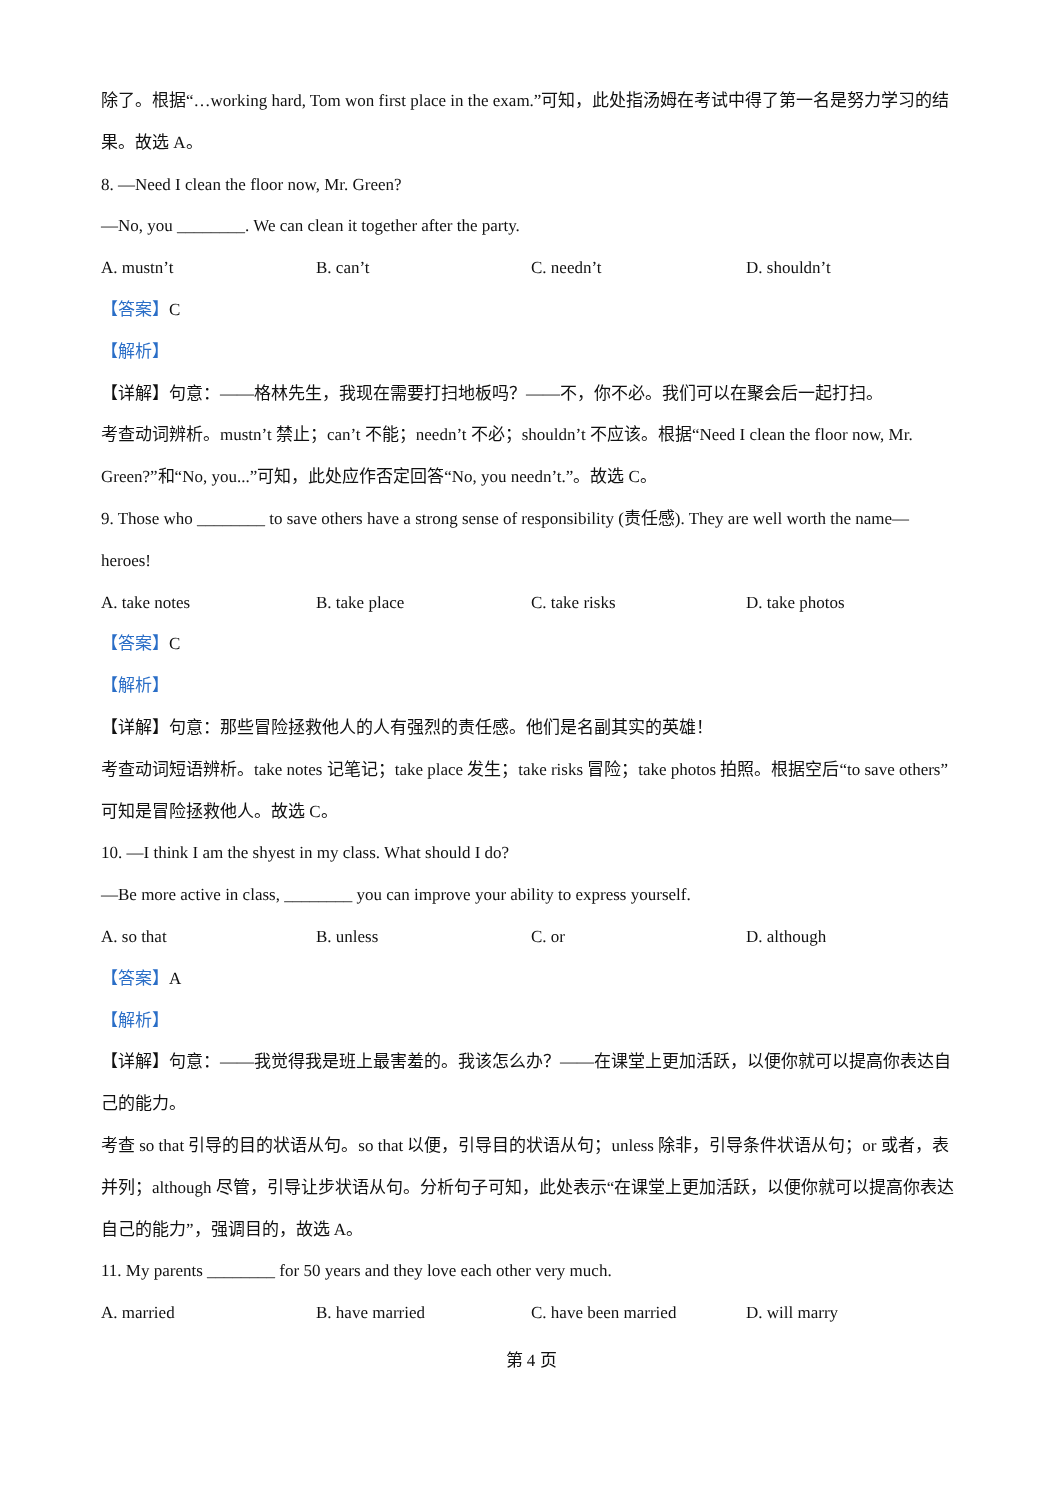除了。根据“…working hard, Tom won first place in the exam.”可知，此处指汤姆在考试中得了第一名是努力学习的结果。故选 A。
8. —Need I clean the floor now, Mr. Green?
—No, you ________. We can clean it together after the party.
A. mustn’t B. can’t C. needn’t D. shouldn’t
【答案】C
【解析】
【详解】句意：——格林先生，我现在需要打扫地板吗？——不，你不必。我们可以在聚会后一起打扫。
考查动词辨析。mustn’t 禁止；can’t 不能；needn’t 不必；shouldn’t 不应该。根据“Need I clean the floor now, Mr. Green?”和“No, you...”可知，此处应作否定回答“No, you needn’t.”。故选 C。
9. Those who ________ to save others have a strong sense of responsibility (责任感). They are well worth the name— heroes!
A. take notes B. take place C. take risks D. take photos
【答案】C
【解析】
【详解】句意：那些冒险拯救他人的人有强烈的责任感。他们是名副其实的英雄！
考查动词短语辨析。take notes 记笔记；take place 发生；take risks 冒险；take photos 拍照。根据空后“to save others”可知是冒险拯救他人。故选 C。
10. —I think I am the shyest in my class. What should I do?
—Be more active in class, ________ you can improve your ability to express yourself.
A. so that B. unless C. or D. although
【答案】A
【解析】
【详解】句意：——我觉得我是班上最害羞的。我该怎么办？——在课堂上更加活跃，以便你就可以提高你表达自己的能力。
考查 so that 引导的目的状语从句。so that 以便，引导目的状语从句；unless 除非，引导条件状语从句；or 或者，表并列；although 尽管，引导让步状语从句。分析句子可知，此处表示“在课堂上更加活跃，以便你就可以提高你表达自己的能力”，强调目的，故选 A。
11. My parents ________ for 50 years and they love each other very much.
A. married B. have married C. have been married D. will marry
第 4 页